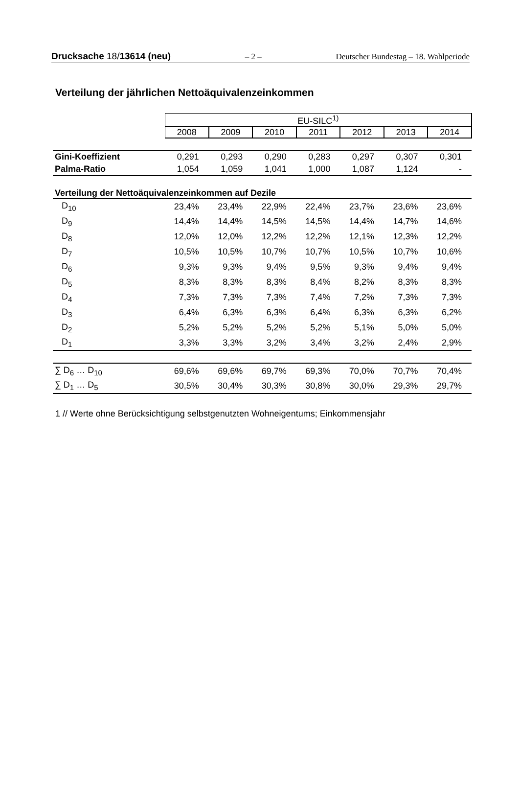Drucksache 18/13614 (neu) – 2 – Deutscher Bundestag – 18. Wahlperiode
Verteilung der jährlichen Nettoäquivalenzeinkommen
| | EU-SILC<sup>1)</sup> | | | | | | |
| | 2008 | 2009 | 2010 | 2011 | 2012 | 2013 | 2014 |
| Gini-Koeffizient | 0,291 | 0,293 | 0,290 | 0,283 | 0,297 | 0,307 | 0,301 |
| Palma-Ratio | 1,054 | 1,059 | 1,041 | 1,000 | 1,087 | 1,124 | - |
| Verteilung der Nettoäquivalenzeinkommen auf Dezile | | | | | | | |
| D<sub>10</sub> | 23,4% | 23,4% | 22,9% | 22,4% | 23,7% | 23,6% | 23,6% |
| D<sub>9</sub> | 14,4% | 14,4% | 14,5% | 14,5% | 14,4% | 14,7% | 14,6% |
| D<sub>8</sub> | 12,0% | 12,0% | 12,2% | 12,2% | 12,1% | 12,3% | 12,2% |
| D<sub>7</sub> | 10,5% | 10,5% | 10,7% | 10,7% | 10,5% | 10,7% | 10,6% |
| D<sub>6</sub> | 9,3% | 9,3% | 9,4% | 9,5% | 9,3% | 9,4% | 9,4% |
| D<sub>5</sub> | 8,3% | 8,3% | 8,3% | 8,4% | 8,2% | 8,3% | 8,3% |
| D<sub>4</sub> | 7,3% | 7,3% | 7,3% | 7,4% | 7,2% | 7,3% | 7,3% |
| D<sub>3</sub> | 6,4% | 6,3% | 6,3% | 6,4% | 6,3% | 6,3% | 6,2% |
| D<sub>2</sub> | 5,2% | 5,2% | 5,2% | 5,2% | 5,1% | 5,0% | 5,0% |
| D<sub>1</sub> | 3,3% | 3,3% | 3,2% | 3,4% | 3,2% | 2,4% | 2,9% |
| ∑ D<sub>6</sub> … D<sub>10</sub> | 69,6% | 69,6% | 69,7% | 69,3% | 70,0% | 70,7% | 70,4% |
| ∑ D<sub>1</sub> … D<sub>5</sub> | 30,5% | 30,4% | 30,3% | 30,8% | 30,0% | 29,3% | 29,7% |
1 // Werte ohne Berücksichtigung selbstgenutzten Wohneigentums; Einkommensjahr